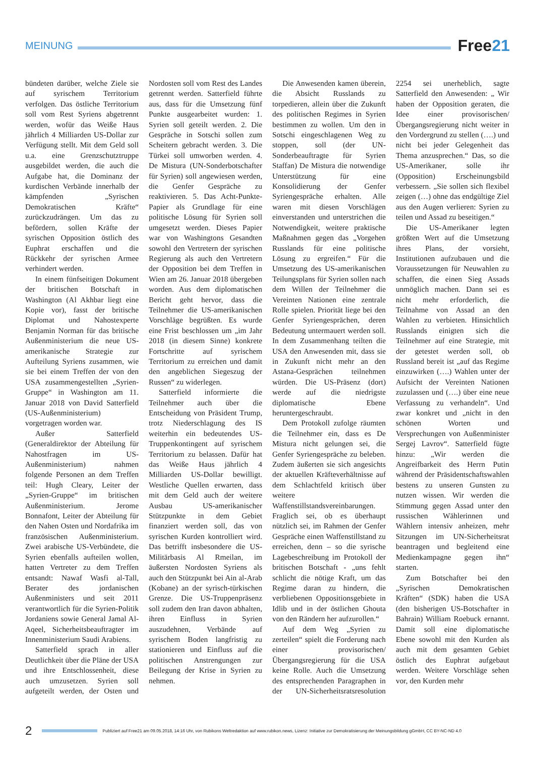MEINUNG
Free21
bündeten darüber, welche Ziele sie auf syrischem Territorium verfolgen. Das östliche Territorium soll vom Rest Syriens abgetrennt werden, wofür das Weiße Haus jährlich 4 Milliarden US-Dollar zur Verfügung stellt. Mit dem Geld soll u.a. eine Grenzschutztruppe ausgebildet werden, die auch die Aufgabe hat, die Dominanz der kurdischen Verbände innerhalb der kämpfenden „Syrischen Demokratischen Kräfte“ zurückzudrängen. Um das zu befördern, sollen Kräfte der syrischen Opposition östlich des Euphrat erschaffen und die Rückkehr der syrischen Armee verhindert werden.
In einem fünfseitigen Dokument der britischen Botschaft in Washington (Al Akhbar liegt eine Kopie vor), fasst der britische Diplomat und Nahostexperte Benjamin Norman für das britische Außenministerium die neue US-amerikanische Strategie zur Aufteilung Syriens zusammen, wie sie bei einem Treffen der von den USA zusammengestellten „Syrien-Gruppe“ in Washington am 11. Januar 2018 von David Satterfield (US-Außenministerium) vorgetragen worden war.
Außer Satterfield (Generaldirektor der Abteilung für Nahostfragen im US-Außenministerium) nahmen folgende Personen an dem Treffen teil: Hugh Cleary, Leiter der „Syrien-Gruppe“ im britischen Außenministerium. Jerome Bonnafont, Leiter der Abteilung für den Nahen Osten und Nordafrika im französischen Außenministerium. Zwei arabische US-Verbündete, die Syrien ebenfalls aufteilen wollen, hatten Vertreter zu dem Treffen entsandt: Nawaf Wasfi al-Tall, Berater des jordanischen Außenministers und seit 2011 verantwortlich für die Syrien-Politik Jordaniens sowie General Jamal Al-Aqeel, Sicherheitsbeauftragter im Innenministerium Saudi Arabiens.
Satterfield sprach in aller Deutlichkeit über die Pläne der USA und ihre Entschlossenheit, diese auch umzusetzen. Syrien soll aufgeteilt werden, der Osten und Nordosten soll vom Rest des Landes getrennt werden. Satterfield führte aus, dass für die Umsetzung fünf Punkte ausgearbeitet wurden: 1. Syrien soll geteilt werden. 2. Die Gespräche in Sotschi sollen zum Scheitern gebracht werden. 3. Die Türkei soll umworben werden. 4. De Mistura (UN-Sonderbotschafter für Syrien) soll angewiesen werden, die Genfer Gespräche zu reaktivieren. 5. Das Acht-Punkte-Papier als Grundlage für eine politische Lösung für Syrien soll umgesetzt werden. Dieses Papier war von Washingtons Gesandten sowohl den Vertretern der syrischen Regierung als auch den Vertretern der Opposition bei dem Treffen in Wien am 26. Januar 2018 übergeben worden. Aus dem diplomatischen Bericht geht hervor, dass die Teilnehmer die US-amerikanischen Vorschläge begrüßten. Es wurde eine Frist beschlossen um „im Jahr 2018 (in diesem Sinne) konkrete Fortschritte auf syrischem Territorium zu erreichen und damit den angeblichen Siegeszug der Russen“ zu widerlegen.
Satterfield informierte die Teilnehmer auch über die Entscheidung von Präsident Trump, trotz Niederschlagung des IS weiterhin ein bedeutendes US-Truppenkontingent auf syrischem Territorium zu belassen. Dafür hat das Weiße Haus jährlich 4 Milliarden US-Dollar bewilligt. Westliche Quellen erwarten, dass mit dem Geld auch der weitere Ausbau US-amerikanischer Stützpunkte in dem Gebiet finanziert werden soll, das von syrischen Kurden kontrolliert wird. Das betrifft insbesondere die US-Militärbasis Al Rmeilan, im äußersten Nordosten Syriens als auch den Stützpunkt bei Ain al-Arab (Kobane) an der syrisch-türkischen Grenze. Die US-Truppenpräsenz soll zudem den Iran davon abhalten, ihren Einfluss in Syrien auszudehnen, Verbände auf syrischem Boden langfristig zu stationieren und Einfluss auf die politischen Anstrengungen zur Beilegung der Krise in Syrien zu nehmen.
Die Anwesenden kamen überein, die Absicht Russlands zu torpedieren, allein über die Zukunft des politischen Regimes in Syrien bestimmen zu wollen. Um den in Sotschi eingeschlagenen Weg zu stoppen, soll (der UN-Sonderbeauftragte für Syrien Staffan) De Mistura die notwendige Unterstützung für eine Konsolidierung der Genfer Syriengespräche erhalten. Alle waren mit diesen Vorschlägen einverstanden und unterstrichen die Notwendigkeit, weitere praktische Maßnahmen gegen das „Vorgehen Russlands für eine politische Lösung zu ergreifen.“ Für die Umsetzung des US-amerikanischen Teilungsplans für Syrien sollen nach dem Willen der Teilnehmer die Vereinten Nationen eine zentrale Rolle spielen. Priorität liege bei den Genfer Syriengesprächen, deren Bedeutung untermauert werden soll. In dem Zusammenhang teilten die USA den Anwesenden mit, dass sie in Zukunft nicht mehr an den Astana-Gesprächen teilnehmen würden. Die US-Präsenz (dort) werde auf die niedrigste diplomatische Ebene heruntergeschraubt.
Dem Protokoll zufolge räumten die Teilnehmer ein, dass es De Mistura nicht gelungen sei, die Genfer Syriengespräche zu beleben. Zudem äußerten sie sich angesichts der aktuellen Kräfteverhältnisse auf dem Schlachtfeld kritisch über weitere Waffenstillstandsvereinbarungen. Fraglich sei, ob es überhaupt nützlich sei, im Rahmen der Genfer Gespräche einen Waffenstillstand zu erreichen, denn – so die syrische Lagebeschreibung im Protokoll der britischen Botschaft - „uns fehlt schlicht die nötige Kraft, um das Regime daran zu hindern, die verbliebenen Oppositionsgebiete in Idlib und in der östlichen Ghouta von den Rändern her aufzurollen.“
Auf dem Weg „Syrien zu zerteilen“ spielt die Forderung nach einer provisorischen/Übergangsregierung für die USA keine Rolle. Auch die Umsetzung des entsprechenden Paragraphen in der UN-Sicherheitsratsresolution 2254 sei unerheblich, sagte Satterfield den Anwesenden: „ Wir haben der Opposition geraten, die Idee einer provisorischen/Übergangsregierung nicht weiter in den Vordergrund zu stellen (….) und nicht bei jeder Gelegenheit das Thema anzusprechen.“ Das, so die US-Amerikaner, solle ihr (Opposition) Erscheinungsbild verbessern. „Sie sollen sich flexibel zeigen (…) ohne das endgültige Ziel aus den Augen verlieren: Syrien zu teilen und Assad zu beseitigen.“
Die US-Amerikaner legten größten Wert auf die Umsetzung ihres Plans, der vorsieht, Institutionen aufzubauen und die Voraussetzungen für Neuwahlen zu schaffen, die einen Sieg Assads unmöglich machen. Dann sei es nicht mehr erforderlich, die Teilnahme von Assad an den Wahlen zu verbieten. Hinsichtlich Russlands einigten sich die Teilnehmer auf eine Strategie, mit der getestet werden soll, ob Russland bereit ist „auf das Regime einzuwirken (….) Wahlen unter der Aufsicht der Vereinten Nationen zuzulassen und (….) über eine neue Verfassung zu verhandeln“. Und zwar konkret und „nicht in den schönen Worten und Versprechungen von Außenminister Sergej Lavrov“. Satterfield fügte hinzu: „Wir werden die Angreifbarkeit des Herrn Putin während der Präsidentschaftswahlen bestens zu unseren Gunsten zu nutzen wissen. Wir werden die Stimmung gegen Assad unter den russischen Wählerinnen und Wählern intensiv anheizen, mehr Sitzungen im UN-Sicherheitsrat beantragen und begleitend eine Medienkampagne gegen ihn“ starten.
Zum Botschafter bei den „Syrischen Demokratischen Kräften“ (SDK) haben die USA (den bisherigen US-Botschafter in Bahrain) William Roebuck ernannt. Damit soll eine diplomatische Ebene sowohl mit den Kurden als auch mit dem gesamten Gebiet östlich des Euphrat aufgebaut werden. Weitere Vorschläge sehen vor, den Kurden mehr
2
Publiziert auf Free21 am 09.05.2018, 14:16 Uhr, von Rubikons Weltredaktion auf www.rubikon.news, Lizenz: Initiative zur Demokratisierung der Meinungsbildung gGmbH, CC BY-NC-ND 4.0